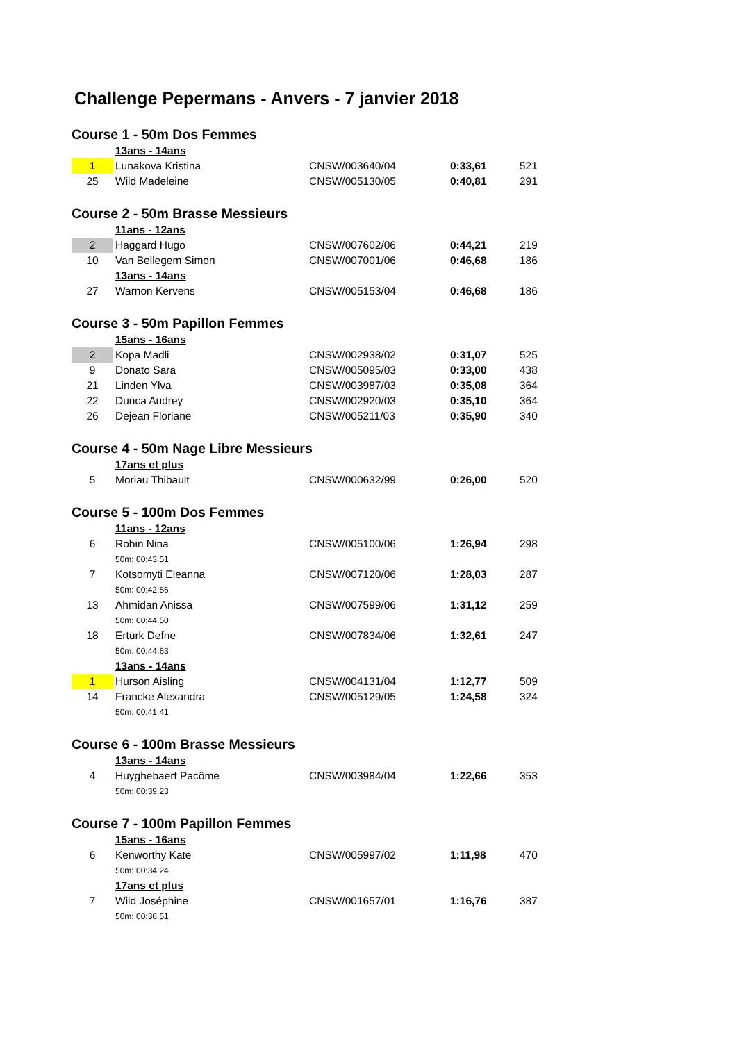Challenge Pepermans - Anvers - 7 janvier 2018
| Course 1 - 50m Dos Femmes | | | | |
| | 13ans - 14ans | | | |
| 1 | Lunakova Kristina | CNSW/003640/04 | 0:33,61 | 521 |
| 25 | Wild Madeleine | CNSW/005130/05 | 0:40,81 | 291 |
| Course 2 - 50m Brasse Messieurs | | | | |
| | 11ans - 12ans | | | |
| 2 | Haggard Hugo | CNSW/007602/06 | 0:44,21 | 219 |
| 10 | Van Bellegem Simon | CNSW/007001/06 | 0:46,68 | 186 |
| | 13ans - 14ans | | | |
| 27 | Warnon Kervens | CNSW/005153/04 | 0:46,68 | 186 |
| Course 3 - 50m Papillon Femmes | | | | |
| | 15ans - 16ans | | | |
| 2 | Kopa Madli | CNSW/002938/02 | 0:31,07 | 525 |
| 9 | Donato Sara | CNSW/005095/03 | 0:33,00 | 438 |
| 21 | Linden Ylva | CNSW/003987/03 | 0:35,08 | 364 |
| 22 | Dunca Audrey | CNSW/002920/03 | 0:35,10 | 364 |
| 26 | Dejean Floriane | CNSW/005211/03 | 0:35,90 | 340 |
| Course 4 - 50m Nage Libre Messieurs | | | | |
| | 17ans et plus | | | |
| 5 | Moriau Thibault | CNSW/000632/99 | 0:26,00 | 520 |
| Course 5 - 100m Dos Femmes | | | | |
| | 11ans - 12ans | | | |
| 6 | Robin Nina | CNSW/005100/06 | 1:26,94 | 298 |
| | 50m: 00:43.51 | | | |
| 7 | Kotsomyti Eleanna | CNSW/007120/06 | 1:28,03 | 287 |
| | 50m: 00:42.86 | | | |
| 13 | Ahmidan Anissa | CNSW/007599/06 | 1:31,12 | 259 |
| | 50m: 00:44.50 | | | |
| 18 | Ertürk Defne | CNSW/007834/06 | 1:32,61 | 247 |
| | 50m: 00:44.63 | | | |
| | 13ans - 14ans | | | |
| 1 | Hurson Aisling | CNSW/004131/04 | 1:12,77 | 509 |
| 14 | Francke Alexandra | CNSW/005129/05 | 1:24,58 | 324 |
| | 50m: 00:41.41 | | | |
| Course 6 - 100m Brasse Messieurs | | | | |
| | 13ans - 14ans | | | |
| 4 | Huyghebaert Pacôme | CNSW/003984/04 | 1:22,66 | 353 |
| | 50m: 00:39.23 | | | |
| Course 7 - 100m Papillon Femmes | | | | |
| | 15ans - 16ans | | | |
| 6 | Kenworthy Kate | CNSW/005997/02 | 1:11,98 | 470 |
| | 50m: 00:34.24 | | | |
| | 17ans et plus | | | |
| 7 | Wild Joséphine | CNSW/001657/01 | 1:16,76 | 387 |
| | 50m: 00:36.51 | | | |